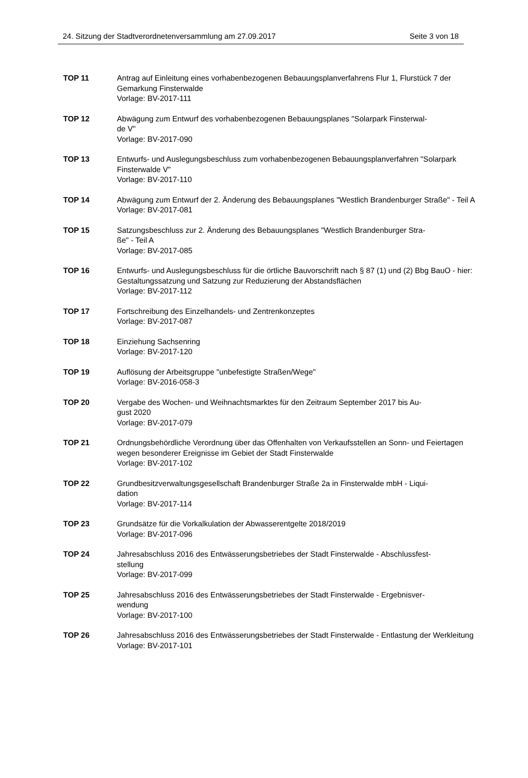24. Sitzung der Stadtverordnetenversammlung am 27.09.2017 Seite 3 von 18
TOP 11 Antrag auf Einleitung eines vorhabenbezogenen Bebauungsplanverfahrens Flur 1, Flurstück 7 der Gemarkung Finsterwalde
Vorlage: BV-2017-111
TOP 12 Abwägung zum Entwurf des vorhabenbezogenen Bebauungsplanes "Solarpark Finsterwal-
de V"
Vorlage: BV-2017-090
TOP 13 Entwurfs- und Auslegungsbeschluss zum vorhabenbezogenen Bebauungsplanverfahren "Solarpark Finsterwalde V"
Vorlage: BV-2017-110
TOP 14 Abwägung zum Entwurf der 2. Änderung des Bebauungsplanes "Westlich Brandenburger Straße" - Teil A
Vorlage: BV-2017-081
TOP 15 Satzungsbeschluss zur 2. Änderung des Bebauungsplanes "Westlich Brandenburger Stra-
ße" - Teil A
Vorlage: BV-2017-085
TOP 16 Entwurfs- und Auslegungsbeschluss für die örtliche Bauvorschrift nach § 87 (1) und (2) Bbg BauO - hier: Gestaltungssatzung und Satzung zur Reduzierung der Abstandsflächen
Vorlage: BV-2017-112
TOP 17 Fortschreibung des Einzelhandels- und Zentrenkonzeptes
Vorlage: BV-2017-087
TOP 18 Einziehung Sachsenring
Vorlage: BV-2017-120
TOP 19 Auflösung der Arbeitsgruppe "unbefestigte Straßen/Wege"
Vorlage: BV-2016-058-3
TOP 20 Vergabe des Wochen- und Weihnachtsmarktes für den Zeitraum September 2017 bis Au-
gust 2020
Vorlage: BV-2017-079
TOP 21 Ordnungsbehördliche Verordnung über das Offenhalten von Verkaufsstellen an Sonn- und Feiertagen wegen besonderer Ereignisse im Gebiet der Stadt Finsterwalde
Vorlage: BV-2017-102
TOP 22 Grundbesitzverwaltungsgesellschaft Brandenburger Straße 2a in Finsterwalde mbH - Liqui-
dation
Vorlage: BV-2017-114
TOP 23 Grundsätze für die Vorkalkulation der Abwasserentgelte 2018/2019
Vorlage: BV-2017-096
TOP 24 Jahresabschluss 2016 des Entwässerungsbetriebes der Stadt Finsterwalde - Abschlussfest-
stellung
Vorlage: BV-2017-099
TOP 25 Jahresabschluss 2016 des Entwässerungsbetriebes der Stadt Finsterwalde - Ergebnisver-
wendung
Vorlage: BV-2017-100
TOP 26 Jahresabschluss 2016 des Entwässerungsbetriebes der Stadt Finsterwalde - Entlastung der Werkleitung
Vorlage: BV-2017-101